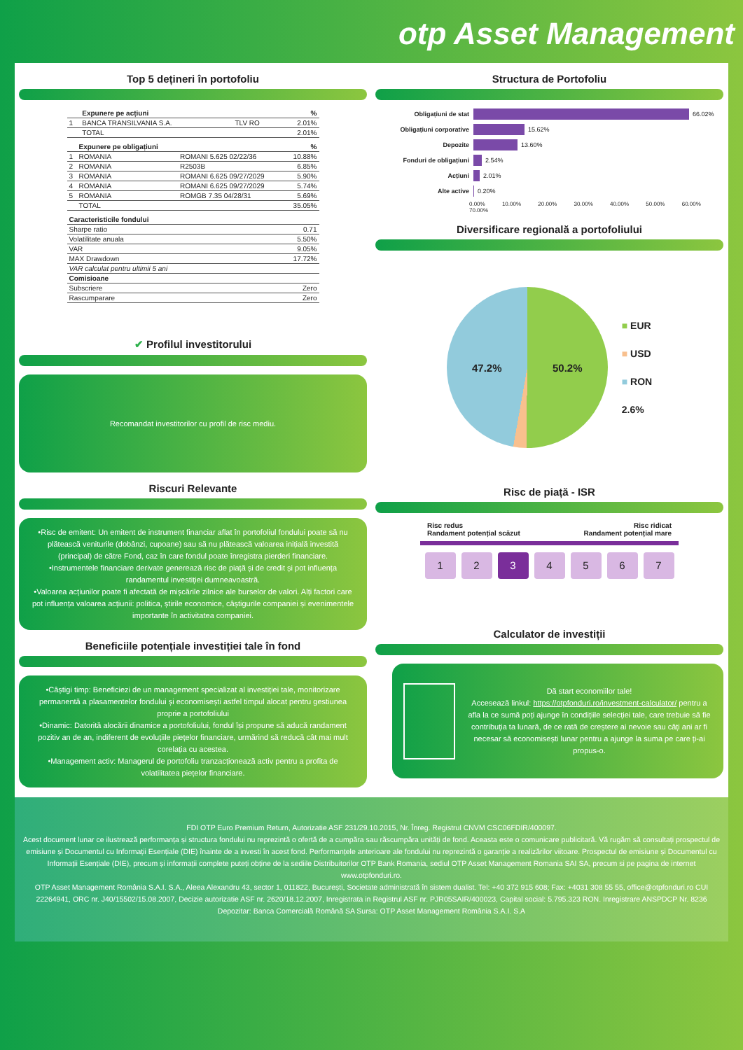otp Asset Management
Top 5 dețineri în portofoliu
| | Expunere pe acțiuni | | % |
| --- | --- | --- | --- |
| 1 | BANCA TRANSILVANIA S.A. | TLV RO | 2.01% |
| | TOTAL | | 2.01% |
| | Expunere pe obligațiuni | | % |
| --- | --- | --- | --- |
| 1 | ROMANIA | ROMANI 5.625 02/22/36 | 10.88% |
| 2 | ROMANIA | R2503B | 6.85% |
| 3 | ROMANIA | ROMANI 6.625 09/27/2029 | 5.90% |
| 4 | ROMANIA | ROMANI 6.625 09/27/2029 | 5.74% |
| 5 | ROMANIA | ROMGB 7.35 04/28/31 | 5.69% |
| | TOTAL | | 35.05% |
| Caracteristicile fondului | |
| --- | --- |
| Sharpe ratio | 0.71 |
| Volatilitate anuala | 5.50% |
| VAR | 9.05% |
| MAX Drawdown | 17.72% |
| VAR calculat pentru ultimii 5 ani | |
| Comisioane | |
| Subscriere | Zero |
| Rascumparare | Zero |
✔ Profilul investitorului
Recomandat investitorilor cu profil de risc mediu.
Riscuri Relevante
•Risc de emitent: Un emitent de instrument financiar aflat în portofoliul fondului poate să nu plătească veniturile (dobânzi, cupoane) sau să nu plătească valoarea inițială investită (principal) de către Fond, caz în care fondul poate înregistra pierderi financiare.
•Instrumentele financiare derivate generează risc de piață și de credit și pot influența randamentul investiției dumneavoastră.
•Valoarea acțiunilor poate fi afectată de mișcările zilnice ale burselor de valori. Alți factori care pot influența valoarea acțiunii: politica, știrile economice, câștigurile companiei și evenimentele importante în activitatea companiei.
Beneficiile potențiale investiției tale în fond
•Câștigi timp: Beneficiezi de un management specializat al investiției tale, monitorizare permanentă a plasamentelor fondului și economisești astfel timpul alocat pentru gestiunea proprie a portofoliului
•Dinamic: Datorită alocării dinamice a portofoliului, fondul își propune să aducă randament pozitiv an de an, indiferent de evoluțiile piețelor financiare, urmărind să reducă cât mai mult corelația cu acestea.
•Management activ: Managerul de portofoliu tranzacționează activ pentru a profita de volatilitatea piețelor financiare.
Structura de Portofoliu
Obligațiuni de stat 66.02%
Obligațiuni corporative 15.62%
Depozite 13.60%
Fonduri de obligațiuni 2.54%
Acțiuni 2.01%
Alte active 0.20%
0.00% 10.00% 20.00% 30.00% 40.00% 50.00% 60.00% 70.00%
Diversificare regională a portofoliului
47.2% 50.2%
■ EUR
■ USD
■ RON
2.6%
Risc de piață - ISR
Risc redus
Randament potențial scăzut
Risc ridicat
Randament potențial mare
1 2 3 4 5 6 7
Calculator de investiții
Dă start economiilor tale!
Accesează linkul: https://otpfonduri.ro/investment-calculator/ pentru a afla la ce sumă poți ajunge în condițiile selecției tale, care trebuie să fie contribuția ta lunară, de ce rată de creștere ai nevoie sau câți ani ar fi necesar să economisești lunar pentru a ajunge la suma pe care ți-ai propus-o.
FDI OTP Euro Premium Return, Autorizatie ASF 231/29.10.2015, Nr. Înreg. Registrul CNVM CSC06FDIR/400097.
Acest document lunar ce ilustrează performanța și structura fondului nu reprezintă o ofertă de a cumpăra sau răscumpăra unități de fond. Aceasta este o comunicare publicitară. Vă rugăm să consultați prospectul de emisiune și Documentul cu Informații Esențiale (DIE) înainte de a investi în acest fond. Performanțele anterioare ale fondului nu reprezintă o garanție a realizărilor viitoare. Prospectul de emisiune și Documentul cu Informații Esențiale (DIE), precum și informații complete puteți obține de la sediile Distribuitorilor OTP Bank Romania, sediul OTP Asset Management Romania SAI SA, precum si pe pagina de internet www.otpfonduri.ro.
OTP Asset Management România S.A.I. S.A., Aleea Alexandru 43, sector 1, 011822, București, Societate administrată în sistem dualist. Tel: +40 372 915 608; Fax: +4031 308 55 55, office@otpfonduri.ro CUI 22264941, ORC nr. J40/15502/15.08.2007, Decizie autorizatie ASF nr. 2620/18.12.2007, Inregistrata in Registrul ASF nr. PJR05SAIR/400023, Capital social: 5.795.323 RON. Inregistrare ANSPDCP Nr. 8236
Depozitar: Banca Comercială Română SA Sursa: OTP Asset Management România S.A.I. S.A